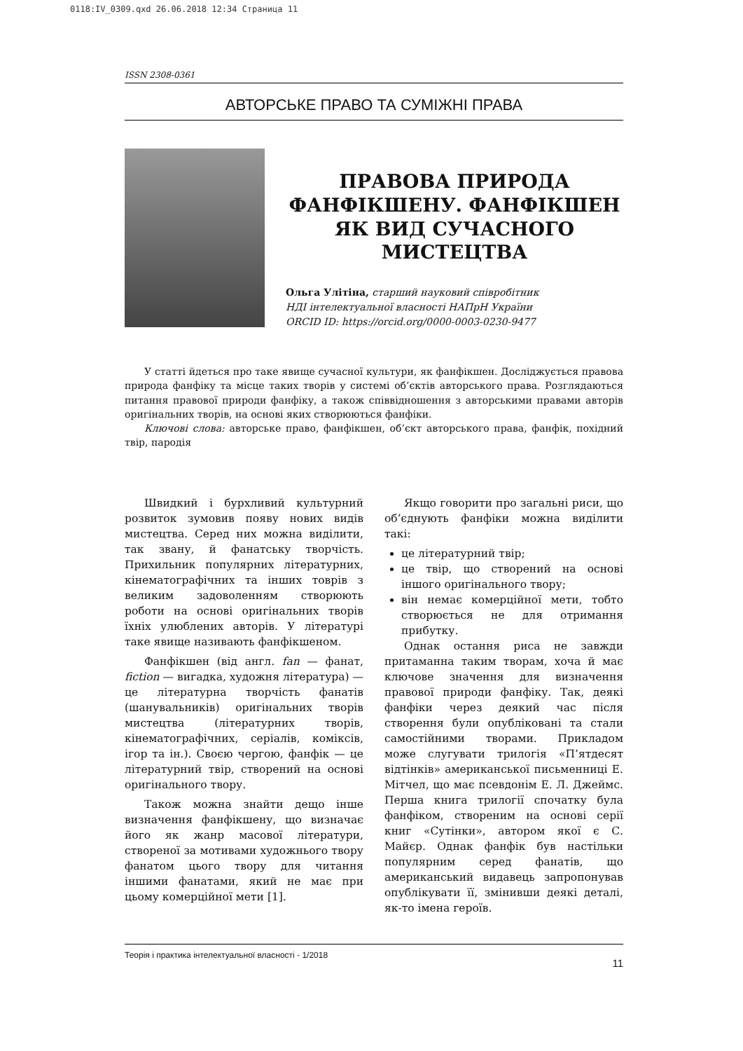0118:IV_0309.qxd 26.06.2018 12:34 Страница 11
ISSN 2308-0361
АВТОРСЬКЕ ПРАВО ТА СУМІЖНІ ПРАВА
ПРАВОВА ПРИРОДА ФАНФІКШЕНУ. ФАНФІКШЕН ЯК ВИД СУЧАСНОГО МИСТЕЦТВА
Ольга Улітіна, старший науковий співробітник
НДІ інтелектуальної власності НАПрН України
ORCID ID: https://orcid.org/0000-0003-0230-9477
У статті йдеться про таке явище сучасної культури, як фанфікшен. Досліджується правова природа фанфіку та місце таких творів у системі об’єктів авторського права. Розглядаються питання правової природи фанфіку, а також співвідношення з авторськими правами авторів оригінальних творів, на основі яких створюються фанфіки.
Ключові слова: авторське право, фанфікшен, об’єкт авторського права, фанфік, похідний твір, пародія
Швидкий і бурхливий культурний розвиток зумовив появу нових видів мистецтва. Серед них можна виділити, так звану, й фанатську творчість. Прихильник популярних літературних, кінематографічних та інших товрів з великим задоволенням створюють роботи на основі оригінальних творів їхніх улюблених авторів. У літературі таке явище називають фанфікшеном.
Фанфікшен (від англ. fan — фанат, fiction — вигадка, художня література) — це літературна творчість фанатів (шанувальників) оригінальних творів мистецтва (літературних творів, кінематографічних, серіалів, коміксів, ігор та ін.). Своєю чергою, фанфік — це літературний твір, створений на основі оригінального твору.
Також можна знайти дещо інше визначення фанфікшену, що визначає його як жанр масової літератури, створеної за мотивами художнього твору фанатом цього твору для читання іншими фанатами, який не має при цьому комерційної мети [1].
Якщо говорити про загальні риси, що об’єднують фанфіки можна виділити такі:
це літературний твір;
це твір, що створений на основі іншого оригінального твору;
він немає комерційної мети, тобто створюється не для отримання прибутку.
Однак остання риса не завжди притаманна таким творам, хоча й має ключове значення для визначення правової природи фанфіку. Так, деякі фанфіки через деякий час після створення були опубліковані та стали самостійними творами. Прикладом може слугувати трилогія «П’ятдесят відтінків» американської письменниці Е. Мітчел, що має псевдонім Е. Л. Джеймс. Перша книга трилогії спочатку була фанфіком, створеним на основі серії книг «Сутінки», автором якої є С. Майєр. Однак фанфік був настільки популярним серед фанатів, що американський видавець запропонував опублікувати її, змінивши деякі деталі, як-то імена героїв.
Теорія і практика інтелектуальної власності - 1/2018 11